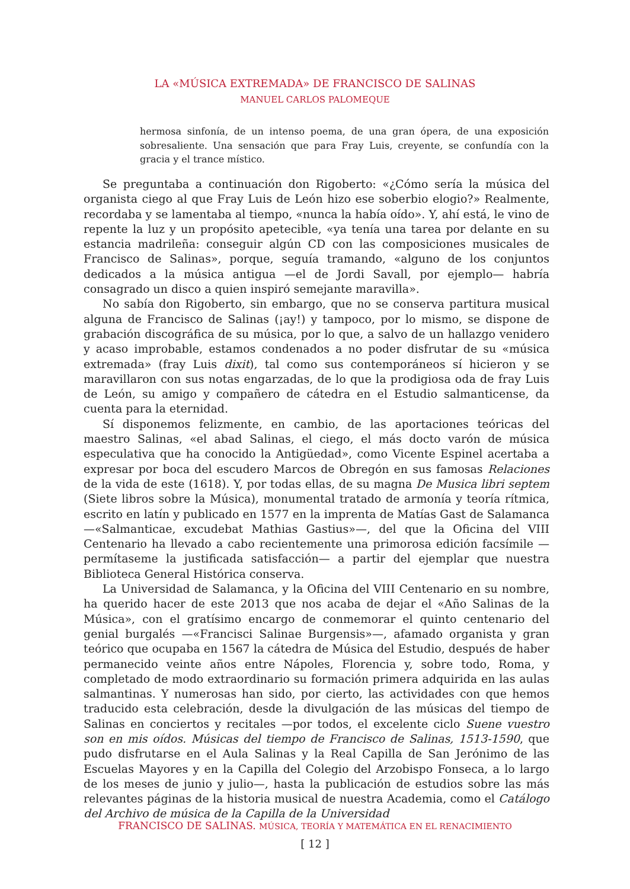LA «MÚSICA EXTREMADA» DE FRANCISCO DE SALINAS
MANUEL CARLOS PALOMEQUE
hermosa sinfonía, de un intenso poema, de una gran ópera, de una exposición sobresaliente. Una sensación que para Fray Luis, creyente, se confundía con la gracia y el trance místico.
Se preguntaba a continuación don Rigoberto: «¿Cómo sería la música del organista ciego al que Fray Luis de León hizo ese soberbio elogio?» Realmente, recordaba y se lamentaba al tiempo, «nunca la había oído». Y, ahí está, le vino de repente la luz y un propósito apetecible, «ya tenía una tarea por delante en su estancia madrileña: conseguir algún CD con las composiciones musicales de Francisco de Salinas», porque, seguía tramando, «alguno de los conjuntos dedicados a la música antigua —el de Jordi Savall, por ejemplo— habría consagrado un disco a quien inspiró semejante maravilla».
No sabía don Rigoberto, sin embargo, que no se conserva partitura musical alguna de Francisco de Salinas (¡ay!) y tampoco, por lo mismo, se dispone de grabación discográfica de su música, por lo que, a salvo de un hallazgo venidero y acaso improbable, estamos condenados a no poder disfrutar de su «música extremada» (fray Luis dixit), tal como sus contemporáneos sí hicieron y se maravillaron con sus notas engarzadas, de lo que la prodigiosa oda de fray Luis de León, su amigo y compañero de cátedra en el Estudio salmanticense, da cuenta para la eternidad.
Sí disponemos felizmente, en cambio, de las aportaciones teóricas del maestro Salinas, «el abad Salinas, el ciego, el más docto varón de música especulativa que ha conocido la Antigüedad», como Vicente Espinel acertaba a expresar por boca del escudero Marcos de Obregón en sus famosas Relaciones de la vida de este (1618). Y, por todas ellas, de su magna De Musica libri septem (Siete libros sobre la Música), monumental tratado de armonía y teoría rítmica, escrito en latín y publicado en 1577 en la imprenta de Matías Gast de Salamanca —«Salmanticae, excudebat Mathias Gastius»—, del que la Oficina del VIII Centenario ha llevado a cabo recientemente una primorosa edición facsímile —permítaseme la justificada satisfacción— a partir del ejemplar que nuestra Biblioteca General Histórica conserva.
La Universidad de Salamanca, y la Oficina del VIII Centenario en su nombre, ha querido hacer de este 2013 que nos acaba de dejar el «Año Salinas de la Música», con el gratísimo encargo de conmemorar el quinto centenario del genial burgalés —«Francisci Salinae Burgensis»—, afamado organista y gran teórico que ocupaba en 1567 la cátedra de Música del Estudio, después de haber permanecido veinte años entre Nápoles, Florencia y, sobre todo, Roma, y completado de modo extraordinario su formación primera adquirida en las aulas salmantinas. Y numerosas han sido, por cierto, las actividades con que hemos traducido esta celebración, desde la divulgación de las músicas del tiempo de Salinas en conciertos y recitales —por todos, el excelente ciclo Suene vuestro son en mis oídos. Músicas del tiempo de Francisco de Salinas, 1513-1590, que pudo disfrutarse en el Aula Salinas y la Real Capilla de San Jerónimo de las Escuelas Mayores y en la Capilla del Colegio del Arzobispo Fonseca, a lo largo de los meses de junio y julio—, hasta la publicación de estudios sobre las más relevantes páginas de la historia musical de nuestra Academia, como el Catálogo del Archivo de música de la Capilla de la Universidad
FRANCISCO DE SALINAS. MÚSICA, TEORÍA Y MATEMÁTICA EN EL RENACIMIENTO
[ 12 ]